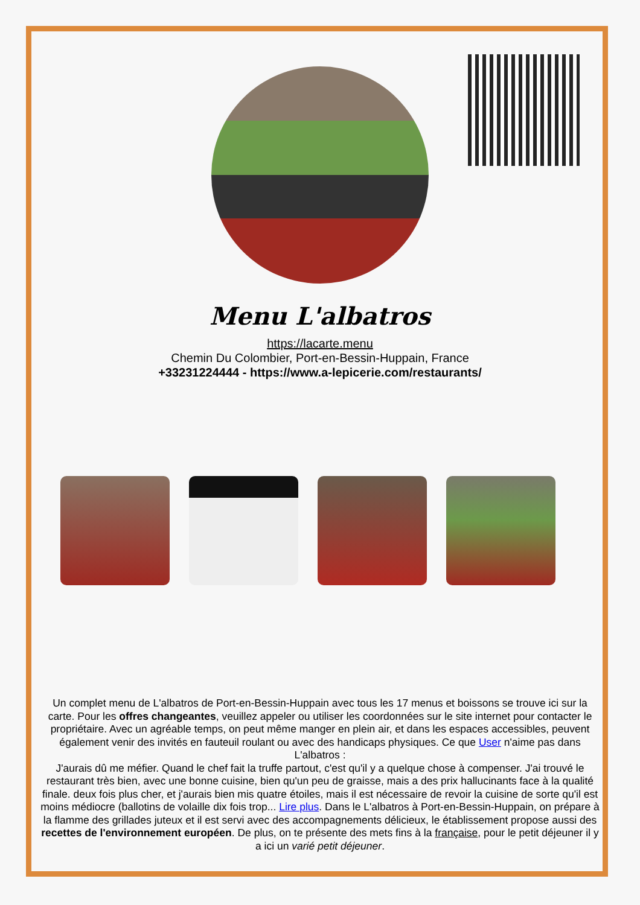Menu L'albatros
https://lacarte.menu
Chemin Du Colombier, Port-en-Bessin-Huppain, France
+33231224444 - https://www.a-lepicerie.com/restaurants/
Un complet menu de L'albatros de Port-en-Bessin-Huppain avec tous les 17 menus et boissons se trouve ici sur la carte. Pour les offres changeantes, veuillez appeler ou utiliser les coordonnées sur le site internet pour contacter le propriétaire. Avec un agréable temps, on peut même manger en plein air, et dans les espaces accessibles, peuvent également venir des invités en fauteuil roulant ou avec des handicaps physiques. Ce que User n'aime pas dans L'albatros :
J'aurais dû me méfier. Quand le chef fait la truffe partout, c'est qu'il y a quelque chose à compenser. J'ai trouvé le restaurant très bien, avec une bonne cuisine, bien qu'un peu de graisse, mais a des prix hallucinants face à la qualité finale. deux fois plus cher, et j'aurais bien mis quatre étoiles, mais il est nécessaire de revoir la cuisine de sorte qu'il est moins médiocre (ballotins de volaille dix fois trop... Lire plus. Dans le L'albatros à Port-en-Bessin-Huppain, on prépare à la flamme des grillades juteux et il est servi avec des accompagnements délicieux, le établissement propose aussi des recettes de l'environnement européen. De plus, on te présente des mets fins à la française, pour le petit déjeuner il y a ici un varié petit déjeuner.